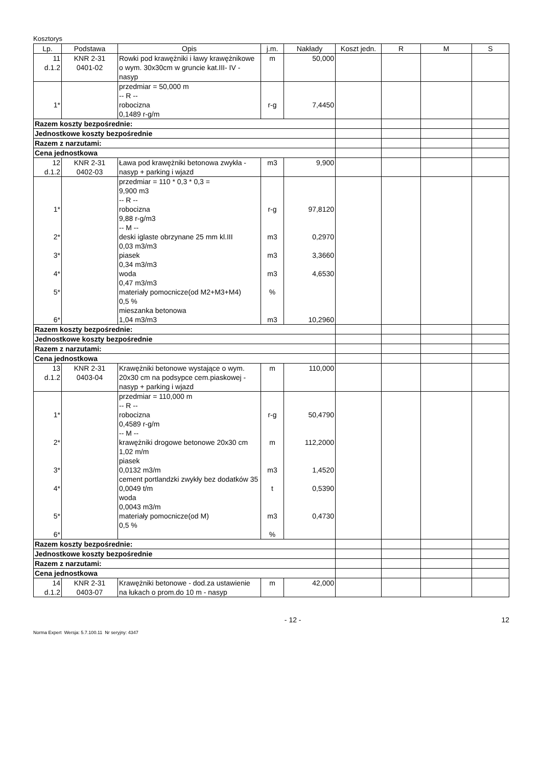Kosztorys
| Lp. | Podstawa | Opis | j.m. | Nakłady | Koszt jedn. | R | M | S |
| --- | --- | --- | --- | --- | --- | --- | --- | --- |
| 11 d.1.2 | KNR 2-31 0401-02 | Rowki pod krawężniki i ławy krawężnikowe o wym. 30x30cm w gruncie kat.III- IV - nasyp | m | 50,000 | | | | |
| 1* | | przedmiar = 50,000 m -- R -- robocizna 0,1489 r-g/m | r-g | 7,4450 | | | | |
| Razem koszty bezpośrednie: | | | | | | | | |
| Jednostkowe koszty bezpośrednie | | | | | | | | |
| Razem z narzutami: | | | | | | | | |
| Cena jednostkowa | | | | | | | | |
| 12 d.1.2 | KNR 2-31 0402-03 | Ława pod krawężniki betonowa zwykła - nasyp + parking i wjazd | m3 | 9,900 | | | | |
| 1* 2* 3* 4* 5* 6* | | przedmiar = 110 * 0,3 * 0,3 = 9,900 m3 -- R -- robocizna 9,88 r-g/m3 -- M -- deski iglaste obrzynane 25 mm kl.III 0,03 m3/m3 piasek 0,34 m3/m3 woda 0,47 m3/m3 materiały pomocnicze(od M2+M3+M4) 0,5 % mieszanka betonowa 1,04 m3/m3 | r-g m3 m3 m3 % m3 | 97,8120 0,2970 3,3660 4,6530 10,2960 | | | | |
| Razem koszty bezpośrednie: | | | | | | | | |
| Jednostkowe koszty bezpośrednie | | | | | | | | |
| Razem z narzutami: | | | | | | | | |
| Cena jednostkowa | | | | | | | | |
| 13 d.1.2 | KNR 2-31 0403-04 | Krawężniki betonowe wystające o wym. 20x30 cm na podsypce cem.piaskowej - nasyp + parking i wjazd | m | 110,000 | | | | |
| 1* 2* 3* 4* 5* 6* | | przedmiar = 110,000 m -- R -- robocizna 0,4589 r-g/m -- M -- krawężniki drogowe betonowe 20x30 cm 1,02 m/m piasek 0,0132 m3/m cement portlandzki zwykły bez dodatków 35 0,0049 t/m woda 0,0043 m3/m materiały pomocnicze(od M) 0,5 % | r-g m m3 t m3 % | 50,4790 112,2000 1,4520 0,5390 0,4730 | | | | |
| Razem koszty bezpośrednie: | | | | | | | | |
| Jednostkowe koszty bezpośrednie | | | | | | | | |
| Razem z narzutami: | | | | | | | | |
| Cena jednostkowa | | | | | | | | |
| 14 d.1.2 | KNR 2-31 0403-07 | Krawężniki betonowe - dod.za ustawienie na łukach o prom.do 10 m - nasyp | m | 42,000 | | | | |
- 12 - 12
Norma Expert Wersja: 5.7.100.11 Nr seryjny: 4347